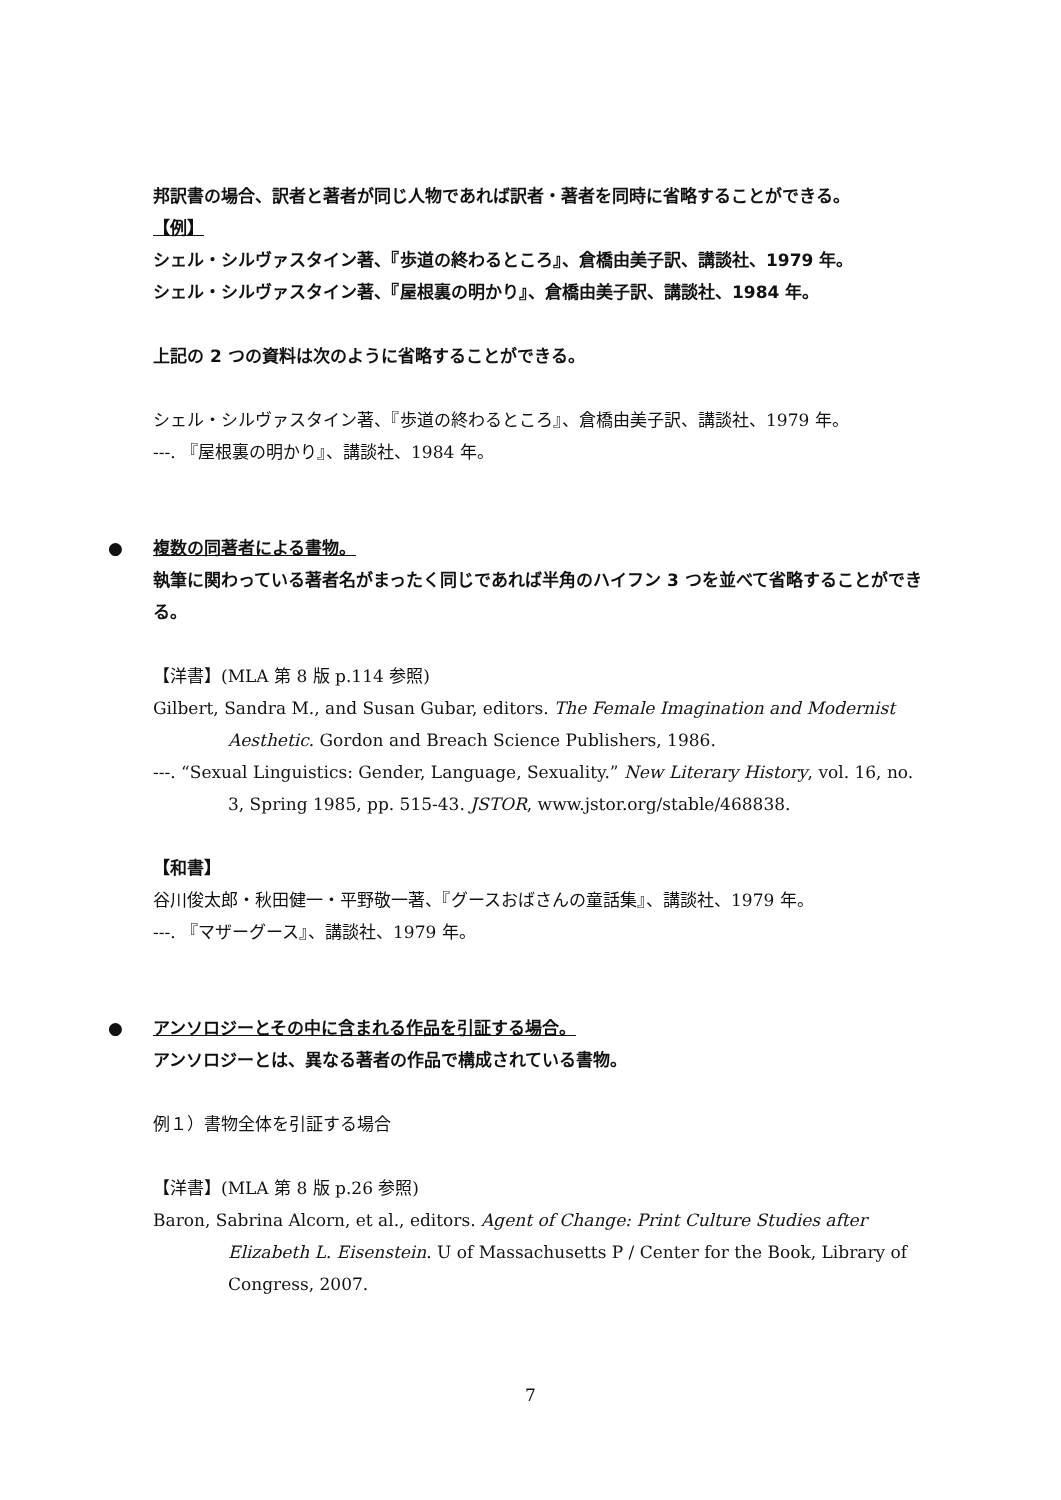邦訳書の場合、訳者と著者が同じ人物であれば訳者・著者を同時に省略することができる。
【例】
シェル・シルヴァスタイン著、『歩道の終わるところ』、倉橋由美子訳、講談社、1979 年。
シェル・シルヴァスタイン著、『屋根裏の明かり』、倉橋由美子訳、講談社、1984 年。
上記の 2 つの資料は次のように省略することができる。
シェル・シルヴァスタイン著、『歩道の終わるところ』、倉橋由美子訳、講談社、1979 年。
---. 『屋根裏の明かり』、講談社、1984 年。
● 複数の同著者による書物。
執筆に関わっている著者名がまったく同じであれば半角のハイフン 3 つを並べて省略することができる。
【洋書】(MLA 第 8 版 p.114 参照)
Gilbert, Sandra M., and Susan Gubar, editors. The Female Imagination and Modernist Aesthetic. Gordon and Breach Science Publishers, 1986.
---. “Sexual Linguistics: Gender, Language, Sexuality.” New Literary History, vol. 16, no. 3, Spring 1985, pp. 515-43. JSTOR, www.jstor.org/stable/468838.
【和書】
谷川俊太郎・秋田健一・平野敬一著、『グースおばさんの童話集』、講談社、1979 年。
---. 『マザーグース』、講談社、1979 年。
● アンソロジーとその中に含まれる作品を引証する場合。
アンソロジーとは、異なる著者の作品で構成されている書物。
例１）書物全体を引証する場合
【洋書】(MLA 第 8 版 p.26 参照)
Baron, Sabrina Alcorn, et al., editors. Agent of Change: Print Culture Studies after Elizabeth L. Eisenstein. U of Massachusetts P / Center for the Book, Library of Congress, 2007.
7